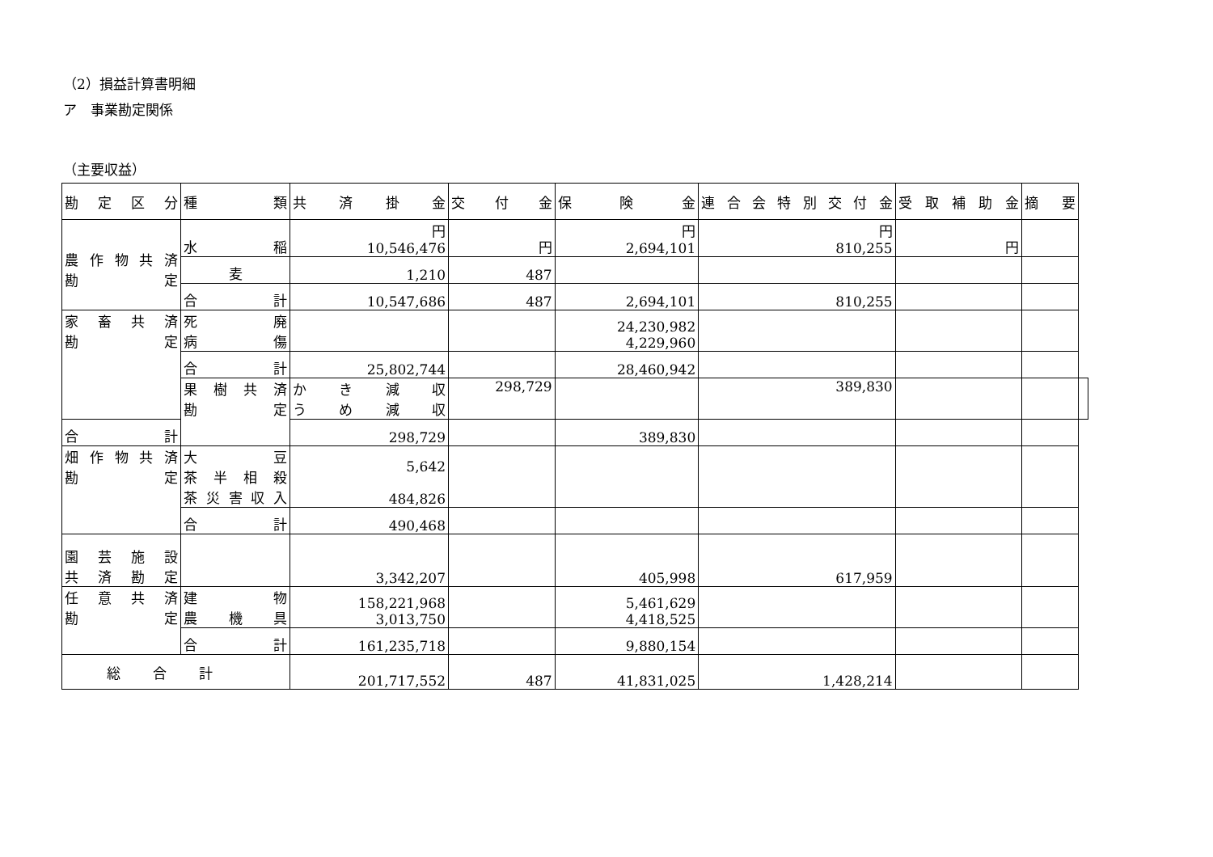（2）損益計算書明細
ア　事業勘定関係
（主要収益）
| 勘定区分 | 種類 | 共済掛金 | 交付金 | 保険金 | 連合会特別交付金 | 受取補助金 | 摘要 | |
| --- | --- | --- | --- | --- | --- | --- | --- | --- |
| 農作物共済 勘定 | 水稲 | 円 10,546,476 | 円 | 円 2,694,101 | 円 810,255 | 円 | | |
| | 麦 | 1,210 | 487 | | | | | |
| | 合計 | 10,547,686 | 487 | 2,694,101 | 810,255 | | | |
| 家畜共済 勘定 | 死廃 病傷 | | | 24,230,982 4,229,960 | | | | |
| | 合計 | 25,802,744 | | 28,460,942 | | | | |
| | 果樹共済 勘定 | かき減収 うめ減収 | 298,729 | | 389,830 | | | |
| 合計 | | 298,729 | | 389,830 | | | | |
| 畑作物共済 勘定 | 大豆 茶半相殺 茶災害収入 | 5,642 484,826 | | | | | | |
| | 合計 | 490,468 | | | | | | |
| 園芸施設 共済勘定 | | 3,342,207 | | 405,998 | 617,959 | | | |
| 任意共済 勘定 | 建物 農機具 | 158,221,968 3,013,750 | | 5,461,629 4,418,525 | | | | |
| | 合計 | 161,235,718 | | 9,880,154 | | | | |
| 総合計 | | 201,717,552 | 487 | 41,831,025 | 1,428,214 | | | |